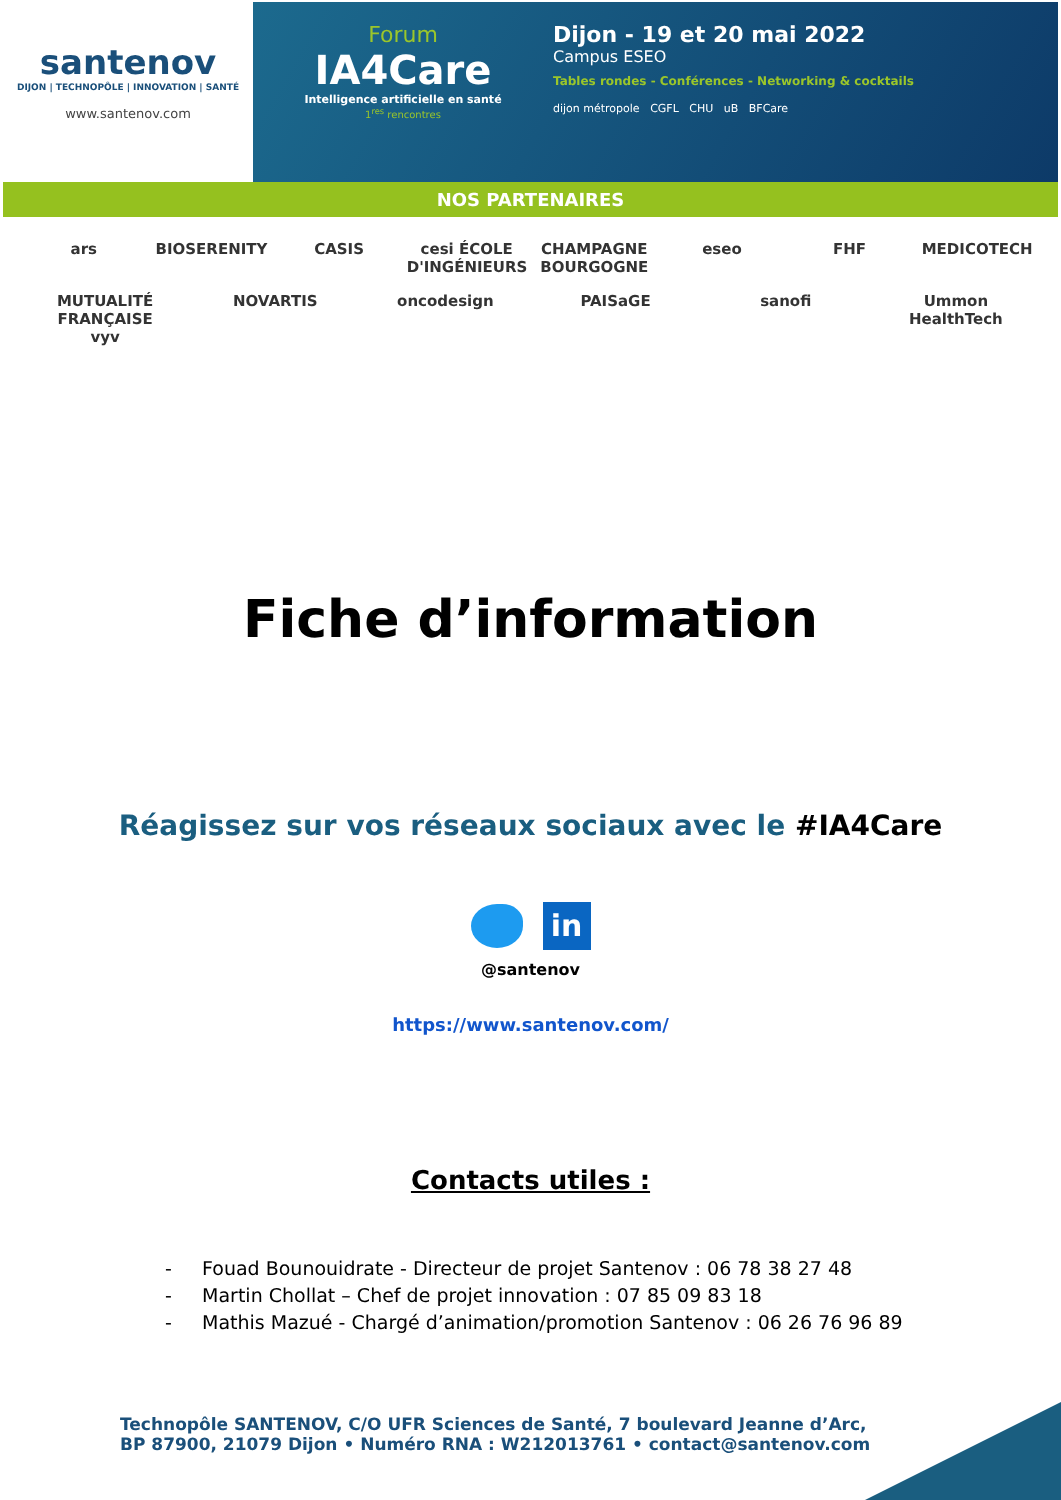santenov
DIJON | TECHNOPÔLE | INNOVATION | SANTÉ
www.santenov.com
Forum
IA4Care
Intelligence artificielle en santé
1<sup>res</sup> rencontres
Dijon - 19 et 20 mai 2022
Campus ESEO
Tables rondes - Conférences - Networking & cocktails
dijon métropole CGFL CHU uB BFCare
NOS PARTENAIRES
ars BIOSERENITY CASIS cesi ÉCOLE D'INGÉNIEURS CHAMPAGNE BOURGOGNE eseo FHF MEDICOTECH MUTUALITÉ FRANÇAISE vyv NOVARTIS oncodesign PAISaGE sanofi Ummon HealthTech
Fiche d’information
Réagissez sur vos réseaux sociaux avec le #IA4Care
in
@santenov
https://www.santenov.com/
Contacts utiles :
- Fouad Bounouidrate - Directeur de projet Santenov : 06 78 38 27 48
- Martin Chollat – Chef de projet innovation : 07 85 09 83 18
- Mathis Mazué - Chargé d’animation/promotion Santenov : 06 26 76 96 89
Technopôle SANTENOV, C/O UFR Sciences de Santé, 7 boulevard Jeanne d’Arc,
BP 87900, 21079 Dijon • Numéro RNA : W212013761 • contact@santenov.com